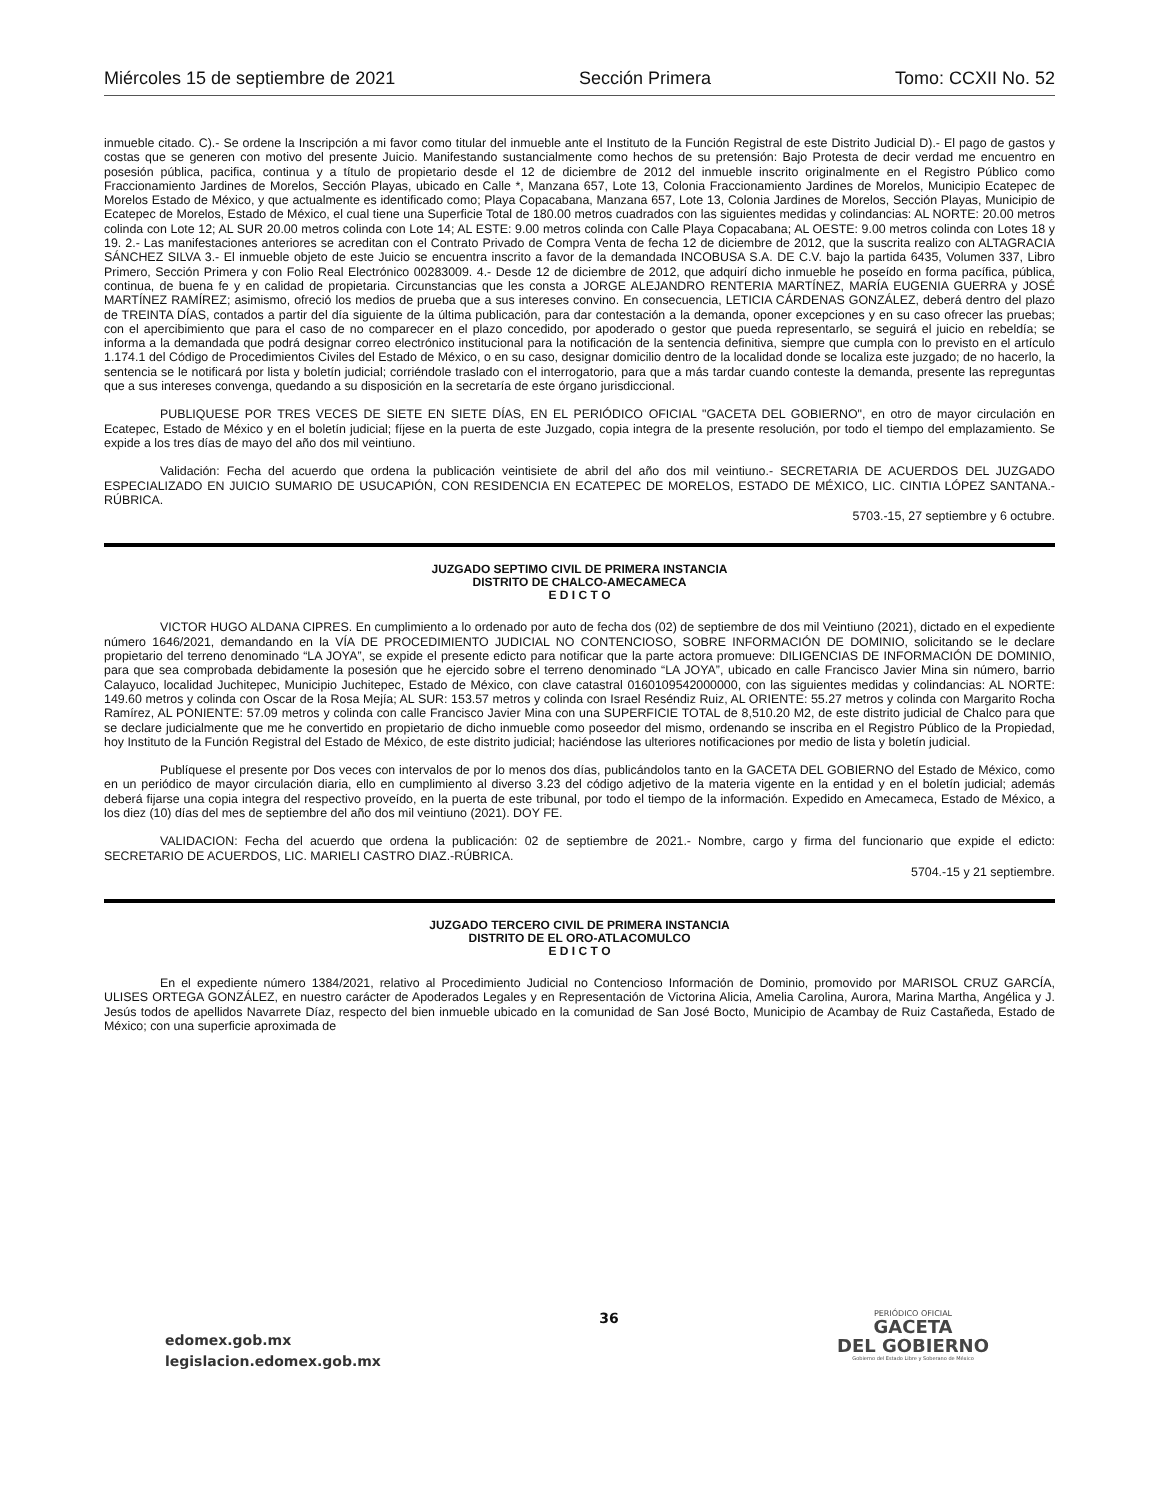Miércoles 15 de septiembre de 2021 Sección Primera Tomo: CCXII No. 52
inmueble citado. C).- Se ordene la Inscripción a mi favor como titular del inmueble ante el Instituto de la Función Registral de este Distrito Judicial D).- El pago de gastos y costas que se generen con motivo del presente Juicio. Manifestando sustancialmente como hechos de su pretensión: Bajo Protesta de decir verdad me encuentro en posesión pública, pacifica, continua y a título de propietario desde el 12 de diciembre de 2012 del inmueble inscrito originalmente en el Registro Público como Fraccionamiento Jardines de Morelos, Sección Playas, ubicado en Calle *, Manzana 657, Lote 13, Colonia Fraccionamiento Jardines de Morelos, Municipio Ecatepec de Morelos Estado de México, y que actualmente es identificado como; Playa Copacabana, Manzana 657, Lote 13, Colonia Jardines de Morelos, Sección Playas, Municipio de Ecatepec de Morelos, Estado de México, el cual tiene una Superficie Total de 180.00 metros cuadrados con las siguientes medidas y colindancias: AL NORTE: 20.00 metros colinda con Lote 12; AL SUR 20.00 metros colinda con Lote 14; AL ESTE: 9.00 metros colinda con Calle Playa Copacabana; AL OESTE: 9.00 metros colinda con Lotes 18 y 19. 2.- Las manifestaciones anteriores se acreditan con el Contrato Privado de Compra Venta de fecha 12 de diciembre de 2012, que la suscrita realizo con ALTAGRACIA SÁNCHEZ SILVA 3.- El inmueble objeto de este Juicio se encuentra inscrito a favor de la demandada INCOBUSA S.A. DE C.V. bajo la partida 6435, Volumen 337, Libro Primero, Sección Primera y con Folio Real Electrónico 00283009. 4.- Desde 12 de diciembre de 2012, que adquirí dicho inmueble he poseído en forma pacífica, pública, continua, de buena fe y en calidad de propietaria. Circunstancias que les consta a JORGE ALEJANDRO RENTERIA MARTÍNEZ, MARÍA EUGENIA GUERRA y JOSÉ MARTÍNEZ RAMÍREZ; asimismo, ofreció los medios de prueba que a sus intereses convino. En consecuencia, LETICIA CÁRDENAS GONZÁLEZ, deberá dentro del plazo de TREINTA DÍAS, contados a partir del día siguiente de la última publicación, para dar contestación a la demanda, oponer excepciones y en su caso ofrecer las pruebas; con el apercibimiento que para el caso de no comparecer en el plazo concedido, por apoderado o gestor que pueda representarlo, se seguirá el juicio en rebeldía; se informa a la demandada que podrá designar correo electrónico institucional para la notificación de la sentencia definitiva, siempre que cumpla con lo previsto en el artículo 1.174.1 del Código de Procedimientos Civiles del Estado de México, o en su caso, designar domicilio dentro de la localidad donde se localiza este juzgado; de no hacerlo, la sentencia se le notificará por lista y boletín judicial; corriéndole traslado con el interrogatorio, para que a más tardar cuando conteste la demanda, presente las repreguntas que a sus intereses convenga, quedando a su disposición en la secretaría de este órgano jurisdiccional.
PUBLIQUESE POR TRES VECES DE SIETE EN SIETE DÍAS, EN EL PERIÓDICO OFICIAL "GACETA DEL GOBIERNO", en otro de mayor circulación en Ecatepec, Estado de México y en el boletín judicial; fíjese en la puerta de este Juzgado, copia integra de la presente resolución, por todo el tiempo del emplazamiento. Se expide a los tres días de mayo del año dos mil veintiuno.
Validación: Fecha del acuerdo que ordena la publicación veintisiete de abril del año dos mil veintiuno.- SECRETARIA DE ACUERDOS DEL JUZGADO ESPECIALIZADO EN JUICIO SUMARIO DE USUCAPIÓN, CON RESIDENCIA EN ECATEPEC DE MORELOS, ESTADO DE MÉXICO, LIC. CINTIA LÓPEZ SANTANA.-RÚBRICA.
5703.-15, 27 septiembre y 6 octubre.
JUZGADO SEPTIMO CIVIL DE PRIMERA INSTANCIA
DISTRITO DE CHALCO-AMECAMECA
E D I C T O
VICTOR HUGO ALDANA CIPRES. En cumplimiento a lo ordenado por auto de fecha dos (02) de septiembre de dos mil Veintiuno (2021), dictado en el expediente número 1646/2021, demandando en la VÍA DE PROCEDIMIENTO JUDICIAL NO CONTENCIOSO, SOBRE INFORMACIÓN DE DOMINIO, solicitando se le declare propietario del terreno denominado “LA JOYA”, se expide el presente edicto para notificar que la parte actora promueve: DILIGENCIAS DE INFORMACIÓN DE DOMINIO, para que sea comprobada debidamente la posesión que he ejercido sobre el terreno denominado “LA JOYA”, ubicado en calle Francisco Javier Mina sin número, barrio Calayuco, localidad Juchitepec, Municipio Juchitepec, Estado de México, con clave catastral 0160109542000000, con las siguientes medidas y colindancias: AL NORTE: 149.60 metros y colinda con Oscar de la Rosa Mejía; AL SUR: 153.57 metros y colinda con Israel Reséndiz Ruiz, AL ORIENTE: 55.27 metros y colinda con Margarito Rocha Ramírez, AL PONIENTE: 57.09 metros y colinda con calle Francisco Javier Mina con una SUPERFICIE TOTAL de 8,510.20 M2, de este distrito judicial de Chalco para que se declare judicialmente que me he convertido en propietario de dicho inmueble como poseedor del mismo, ordenando se inscriba en el Registro Público de la Propiedad, hoy Instituto de la Función Registral del Estado de México, de este distrito judicial; haciéndose las ulteriores notificaciones por medio de lista y boletín judicial.
Publíquese el presente por Dos veces con intervalos de por lo menos dos días, publicándolos tanto en la GACETA DEL GOBIERNO del Estado de México, como en un periódico de mayor circulación diaria, ello en cumplimiento al diverso 3.23 del código adjetivo de la materia vigente en la entidad y en el boletín judicial; además deberá fijarse una copia integra del respectivo proveído, en la puerta de este tribunal, por todo el tiempo de la información. Expedido en Amecameca, Estado de México, a los diez (10) días del mes de septiembre del año dos mil veintiuno (2021). DOY FE.
VALIDACION: Fecha del acuerdo que ordena la publicación: 02 de septiembre de 2021.- Nombre, cargo y firma del funcionario que expide el edicto: SECRETARIO DE ACUERDOS, LIC. MARIELI CASTRO DIAZ.-RÚBRICA.
5704.-15 y 21 septiembre.
JUZGADO TERCERO CIVIL DE PRIMERA INSTANCIA
DISTRITO DE EL ORO-ATLACOMULCO
E D I C T O
En el expediente número 1384/2021, relativo al Procedimiento Judicial no Contencioso Información de Dominio, promovido por MARISOL CRUZ GARCÍA, ULISES ORTEGA GONZÁLEZ, en nuestro carácter de Apoderados Legales y en Representación de Victorina Alicia, Amelia Carolina, Aurora, Marina Martha, Angélica y J. Jesús todos de apellidos Navarrete Díaz, respecto del bien inmueble ubicado en la comunidad de San José Bocto, Municipio de Acambay de Ruiz Castañeda, Estado de México; con una superficie aproximada de
edomex.gob.mx
legislacion.edomex.gob.mx
36
PERIÓDICO OFICIAL
GACETA
DEL GOBIERNO
Gobierno del Estado Libre y Soberano de México